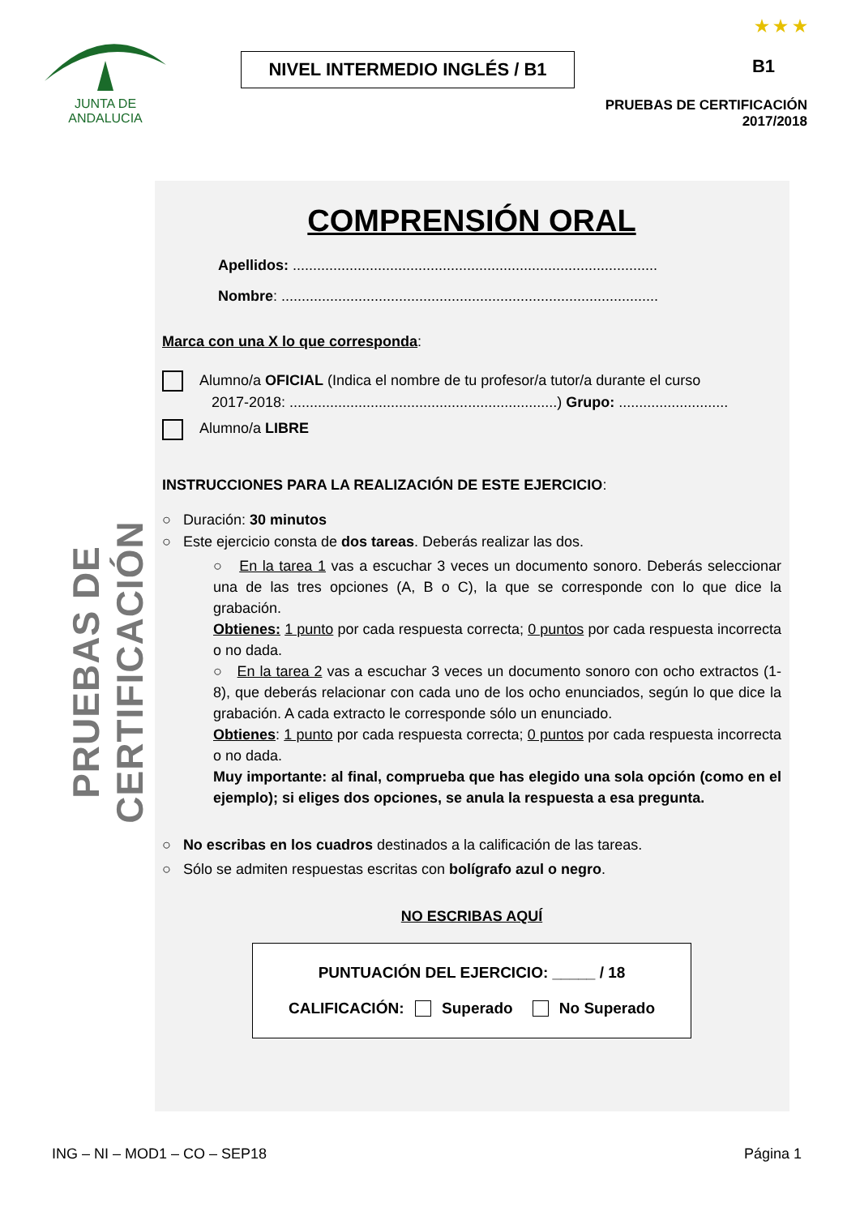JUNTA DE ANDALUCIA
NIVEL INTERMEDIO INGLÉS / B1
★ ★ ★
B1
PRUEBAS DE CERTIFICACIÓN
2017/2018
PRUEBAS DE CERTIFICACIÓN
COMPRENSIÓN ORAL
Apellidos: ..........................................................................................
Nombre: .............................................................................................
Marca con una X lo que corresponda:
Alumno/a OFICIAL (Indica el nombre de tu profesor/a tutor/a durante el curso
2017-2018: ..................................................................) Grupo: ...........................
Alumno/a LIBRE
INSTRUCCIONES PARA LA REALIZACIÓN DE ESTE EJERCICIO:
○ Duración: 30 minutos
○ Este ejercicio consta de dos tareas. Deberás realizar las dos.
○ En la tarea 1 vas a escuchar 3 veces un documento sonoro. Deberás seleccionar una de las tres opciones (A, B o C), la que se corresponde con lo que dice la grabación.
Obtienes: 1 punto por cada respuesta correcta; 0 puntos por cada respuesta incorrecta o no dada.
○ En la tarea 2 vas a escuchar 3 veces un documento sonoro con ocho extractos (1-8), que deberás relacionar con cada uno de los ocho enunciados, según lo que dice la grabación. A cada extracto le corresponde sólo un enunciado.
Obtienes: 1 punto por cada respuesta correcta; 0 puntos por cada respuesta incorrecta o no dada.
Muy importante: al final, comprueba que has elegido una sola opción (como en el ejemplo); si eliges dos opciones, se anula la respuesta a esa pregunta.
○ No escribas en los cuadros destinados a la calificación de las tareas.
○ Sólo se admiten respuestas escritas con bolígrafo azul o negro.
NO ESCRIBAS AQUÍ
PUNTUACIÓN DEL EJERCICIO: _____ / 18
CALIFICACIÓN: Superado No Superado
ING – NI – MOD1 – CO – SEP18 Página 1